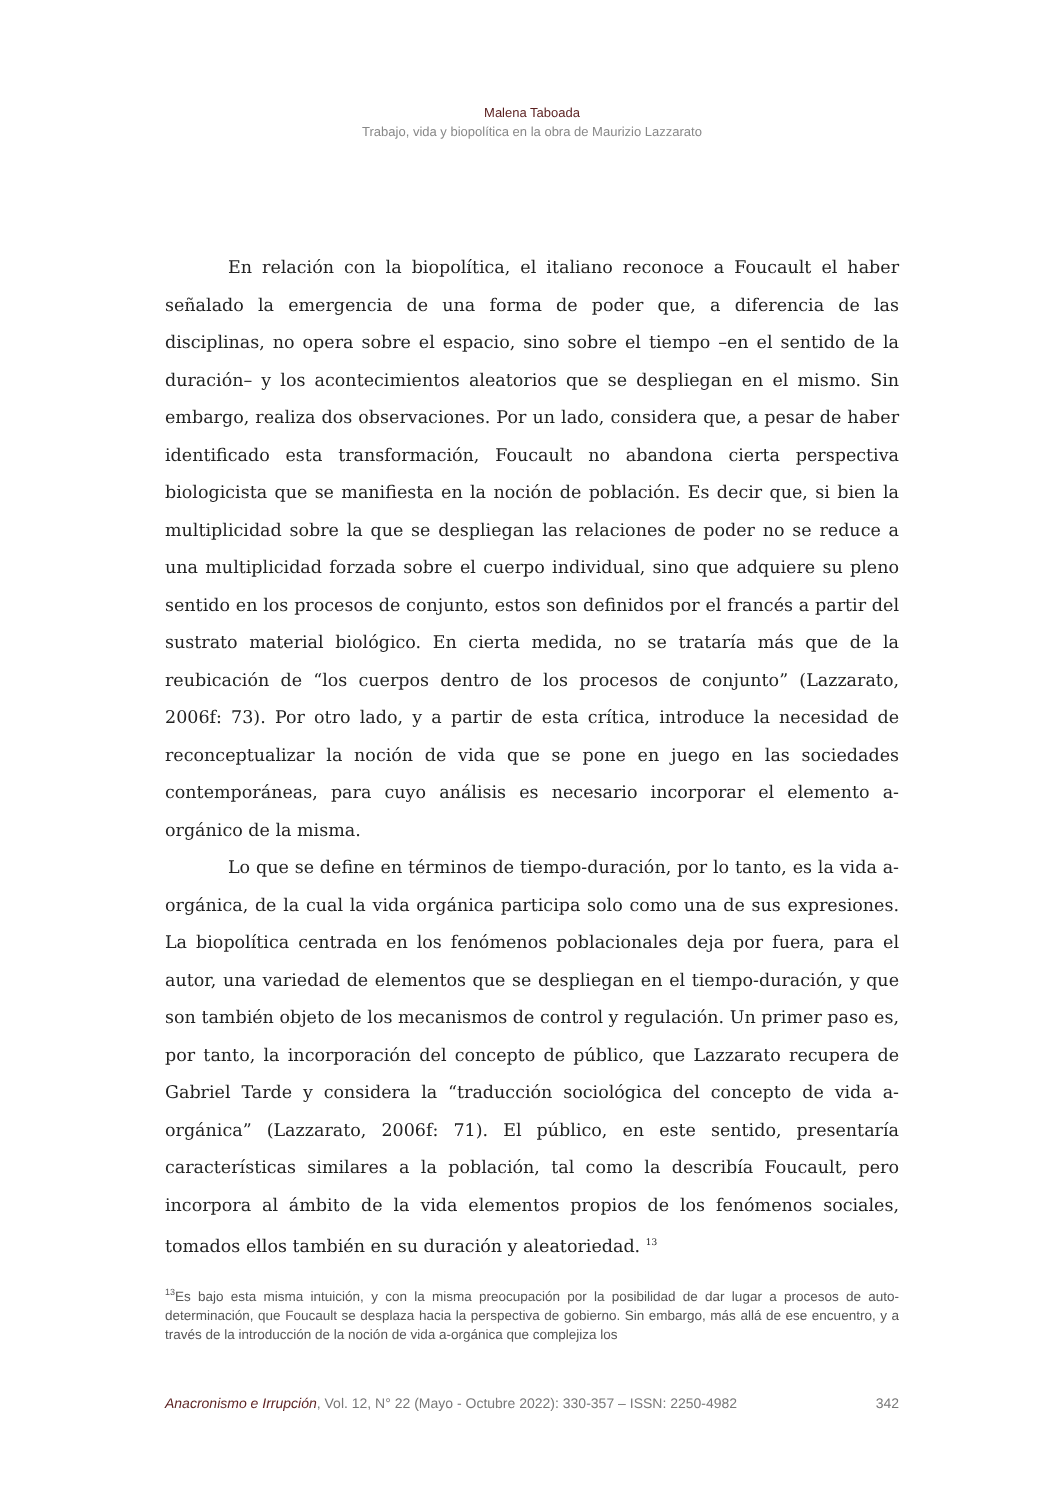Malena Taboada
Trabajo, vida y biopolítica en la obra de Maurizio Lazzarato
En relación con la biopolítica, el italiano reconoce a Foucault el haber señalado la emergencia de una forma de poder que, a diferencia de las disciplinas, no opera sobre el espacio, sino sobre el tiempo –en el sentido de la duración– y los acontecimientos aleatorios que se despliegan en el mismo. Sin embargo, realiza dos observaciones. Por un lado, considera que, a pesar de haber identificado esta transformación, Foucault no abandona cierta perspectiva biologicista que se manifiesta en la noción de población. Es decir que, si bien la multiplicidad sobre la que se despliegan las relaciones de poder no se reduce a una multiplicidad forzada sobre el cuerpo individual, sino que adquiere su pleno sentido en los procesos de conjunto, estos son definidos por el francés a partir del sustrato material biológico. En cierta medida, no se trataría más que de la reubicación de “los cuerpos dentro de los procesos de conjunto” (Lazzarato, 2006f: 73). Por otro lado, y a partir de esta crítica, introduce la necesidad de reconceptualizar la noción de vida que se pone en juego en las sociedades contemporáneas, para cuyo análisis es necesario incorporar el elemento a-orgánico de la misma.
Lo que se define en términos de tiempo-duración, por lo tanto, es la vida a-orgánica, de la cual la vida orgánica participa solo como una de sus expresiones. La biopolítica centrada en los fenómenos poblacionales deja por fuera, para el autor, una variedad de elementos que se despliegan en el tiempo-duración, y que son también objeto de los mecanismos de control y regulación. Un primer paso es, por tanto, la incorporación del concepto de público, que Lazzarato recupera de Gabriel Tarde y considera la “traducción sociológica del concepto de vida a-orgánica” (Lazzarato, 2006f: 71). El público, en este sentido, presentaría características similares a la población, tal como la describía Foucault, pero incorpora al ámbito de la vida elementos propios de los fenómenos sociales, tomados ellos también en su duración y aleatoriedad. <sup>13</sup>
<sup>13</sup> Es bajo esta misma intuición, y con la misma preocupación por la posibilidad de dar lugar a procesos de auto-determinación, que Foucault se desplaza hacia la perspectiva de gobierno. Sin embargo, más allá de ese encuentro, y a través de la introducción de la noción de vida a-orgánica que complejiza los
Anacronismo e Irrupción, Vol. 12, N° 22 (Mayo - Octubre 2022): 330-357 – ISSN: 2250-4982 342